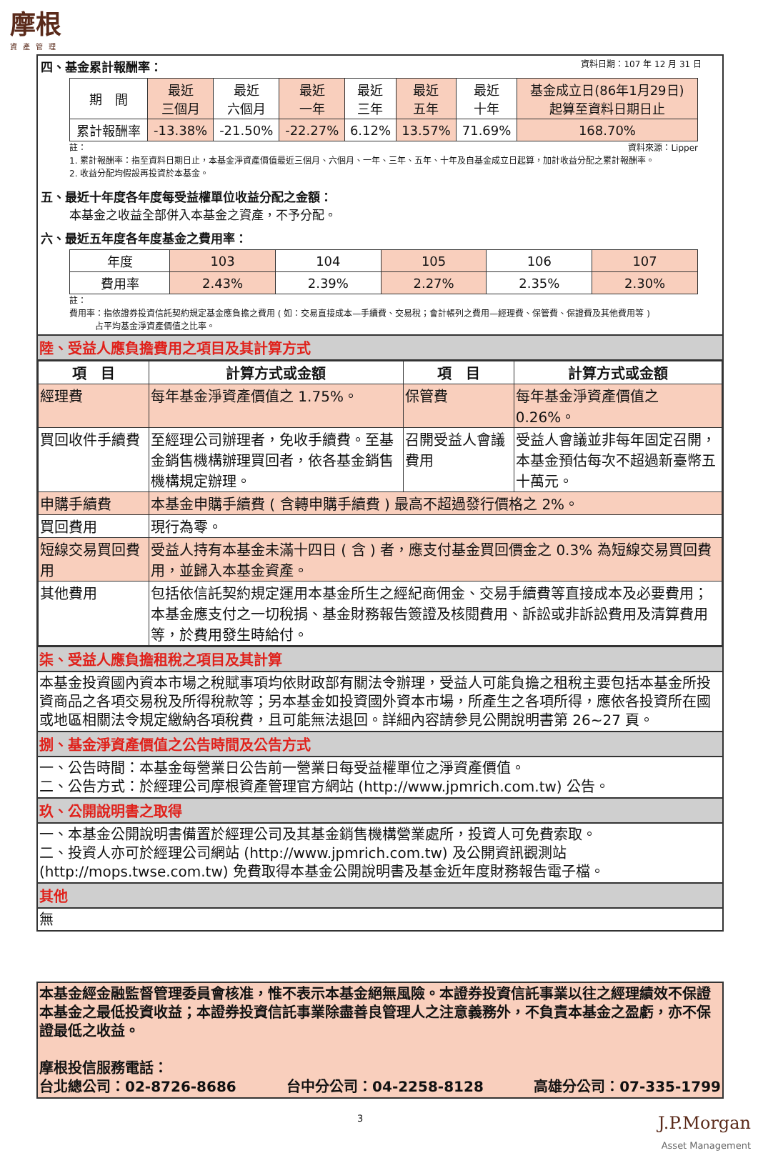摩根
資產管理
四、基金累計報酬率： 資料日期：107 年 12 月 31 日
| 期 間 | 最近 三個月 | 最近 六個月 | 最近 一年 | 最近 三年 | 最近 五年 | 最近 十年 | 基金成立日(86年1月29日) 起算至資料日期日止 |
| 累計報酬率 | -13.38% | -21.50% | -22.27% | 6.12% | 13.57% | 71.69% | 168.70% |
註： 資料來源：Lipper
1. 累計報酬率：指至資料日期日止，本基金淨資產價值最近三個月、六個月、一年、三年、五年、十年及自基金成立日起算，加計收益分配之累計報酬率。
2. 收益分配均假設再投資於本基金。
五、最近十年度各年度每受益權單位收益分配之金額：
本基金之收益全部併入本基金之資產，不予分配。
六、最近五年度各年度基金之費用率：
| 年度 | 103 | 104 | 105 | 106 | 107 |
| 費用率 | 2.43% | 2.39% | 2.27% | 2.35% | 2.30% |
註：
費用率：指依證券投資信託契約規定基金應負擔之費用 ( 如：交易直接成本—手續費、交易稅；會計帳列之費用—經理費、保管費、保證費及其他費用等 )
　　　占平均基金淨資產價值之比率。
陸、受益人應負擔費用之項目及其計算方式
| 項 目 | 計算方式或金額 | 項 目 | 計算方式或金額 |
| --- | --- | --- | --- |
| 經理費 | 每年基金淨資產價值之 1.75%。 | 保管費 | 每年基金淨資產價值之 0.26%。 |
| 買回收件手續費 | 至經理公司辦理者，免收手續費。至基金銷售機構辦理買回者，依各基金銷售機構規定辦理。 | 召開受益人會議費用 | 受益人會議並非每年固定召開，本基金預估每次不超過新臺幣五十萬元。 |
| 申購手續費 | 本基金申購手續費 ( 含轉申購手續費 ) 最高不超過發行價格之 2%。 | | |
| 買回費用 | 現行為零。 | | |
| 短線交易買回費用 | 受益人持有本基金未滿十四日 ( 含 ) 者，應支付基金買回價金之 0.3% 為短線交易買回費用，並歸入本基金資產。 | | |
| 其他費用 | 包括依信託契約規定運用本基金所生之經紀商佣金、交易手續費等直接成本及必要費用；本基金應支付之一切稅捐、基金財務報告簽證及核閱費用、訴訟或非訴訟費用及清算費用等，於費用發生時給付。 | | |
柒、受益人應負擔租稅之項目及其計算
本基金投資國內資本市場之稅賦事項均依財政部有關法令辦理，受益人可能負擔之租稅主要包括本基金所投資商品之各項交易稅及所得稅款等；另本基金如投資國外資本市場，所產生之各項所得，應依各投資所在國或地區相關法令規定繳納各項稅費，且可能無法退回。詳細內容請參見公開說明書第 26~27 頁。
捌、基金淨資產價值之公告時間及公告方式
一、公告時間：本基金每營業日公告前一營業日每受益權單位之淨資產價值。
二、公告方式：於經理公司摩根資產管理官方網站 (http://www.jpmrich.com.tw) 公告。
玖、公開說明書之取得
一、本基金公開說明書備置於經理公司及其基金銷售機構營業處所，投資人可免費索取。
二、投資人亦可於經理公司網站 (http://www.jpmrich.com.tw) 及公開資訊觀測站 (http://mops.twse.com.tw) 免費取得本基金公開說明書及基金近年度財務報告電子檔。
其他
無
本基金經金融監督管理委員會核准，惟不表示本基金絕無風險。本證券投資信託事業以往之經理績效不保證本基金之最低投資收益；本證券投資信託事業除盡善良管理人之注意義務外，不負責本基金之盈虧，亦不保證最低之收益。
摩根投信服務電話：
台北總公司：02-8726-8686 台中分公司：04-2258-8128 高雄分公司：07-335-1799
3 J.P.Morgan
Asset Management